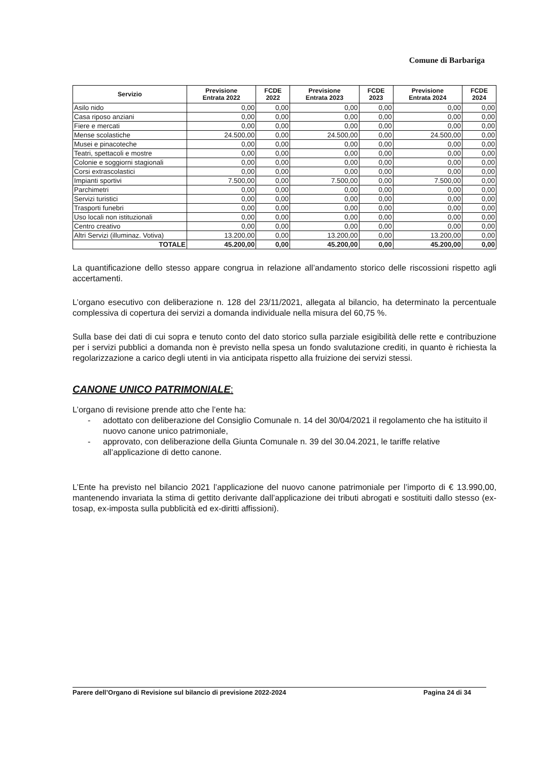Comune di Barbariga
| Servizio | Previsione Entrata 2022 | FCDE 2022 | Previsione Entrata 2023 | FCDE 2023 | Previsione Entrata 2024 | FCDE 2024 |
| --- | --- | --- | --- | --- | --- | --- |
| Asilo nido | 0,00 | 0,00 | 0,00 | 0,00 | 0,00 | 0,00 |
| Casa riposo anziani | 0,00 | 0,00 | 0,00 | 0,00 | 0,00 | 0,00 |
| Fiere e mercati | 0,00 | 0,00 | 0,00 | 0,00 | 0,00 | 0,00 |
| Mense scolastiche | 24.500,00 | 0,00 | 24.500,00 | 0,00 | 24.500,00 | 0,00 |
| Musei e pinacoteche | 0,00 | 0,00 | 0,00 | 0,00 | 0,00 | 0,00 |
| Teatri, spettacoli e mostre | 0,00 | 0,00 | 0,00 | 0,00 | 0,00 | 0,00 |
| Colonie e soggiorni stagionali | 0,00 | 0,00 | 0,00 | 0,00 | 0,00 | 0,00 |
| Corsi extrascolastici | 0,00 | 0,00 | 0,00 | 0,00 | 0,00 | 0,00 |
| Impianti sportivi | 7.500,00 | 0,00 | 7.500,00 | 0,00 | 7.500,00 | 0,00 |
| Parchimetri | 0,00 | 0,00 | 0,00 | 0,00 | 0,00 | 0,00 |
| Servizi turistici | 0,00 | 0,00 | 0,00 | 0,00 | 0,00 | 0,00 |
| Trasporti funebri | 0,00 | 0,00 | 0,00 | 0,00 | 0,00 | 0,00 |
| Uso locali non istituzionali | 0,00 | 0,00 | 0,00 | 0,00 | 0,00 | 0,00 |
| Centro creativo | 0,00 | 0,00 | 0,00 | 0,00 | 0,00 | 0,00 |
| Altri Servizi (illuminaz. Votiva) | 13.200,00 | 0,00 | 13.200,00 | 0,00 | 13.200,00 | 0,00 |
| TOTALE | 45.200,00 | 0,00 | 45.200,00 | 0,00 | 45.200,00 | 0,00 |
La quantificazione dello stesso appare congrua in relazione all’andamento storico delle riscossioni rispetto agli accertamenti.
L’organo esecutivo con deliberazione n. 128 del 23/11/2021, allegata al bilancio, ha determinato la percentuale complessiva di copertura dei servizi a domanda individuale nella misura del 60,75 %.
Sulla base dei dati di cui sopra e tenuto conto del dato storico sulla parziale esigibilità delle rette e contribuzione per i servizi pubblici a domanda non è previsto nella spesa un fondo svalutazione crediti, in quanto è richiesta la regolarizzazione a carico degli utenti in via anticipata rispetto alla fruizione dei servizi stessi.
CANONE UNICO PATRIMONIALE:
L’organo di revisione prende atto che l’ente ha:
- adottato con deliberazione del Consiglio Comunale n. 14 del 30/04/2021 il regolamento che ha istituito il nuovo canone unico patrimoniale,
- approvato, con deliberazione della Giunta Comunale n. 39 del 30.04.2021, le tariffe relative all’applicazione di detto canone.
L’Ente ha previsto nel bilancio 2021 l’applicazione del nuovo canone patrimoniale per l’importo di € 13.990,00, mantenendo invariata la stima di gettito derivante dall’applicazione dei tributi abrogati e sostituiti dallo stesso (ex-tosap, ex-imposta sulla pubblicità ed ex-diritti affissioni).
Parere dell’Organo di Revisione sul bilancio di previsione 2022-2024 Pagina 24 di 34